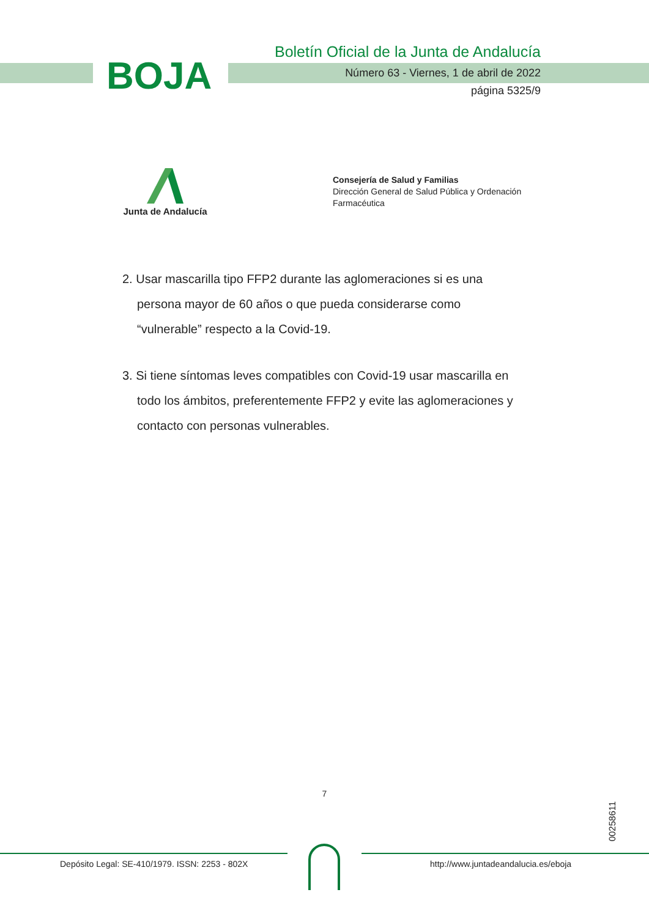BOJA
Boletín Oficial de la Junta de Andalucía
Número 63 - Viernes, 1 de abril de 2022
página 5325/9
Junta de Andalucía
Consejería de Salud y Familias
Dirección General de Salud Pública y Ordenación Farmacéutica
2. Usar mascarilla tipo FFP2 durante las aglomeraciones si es una persona mayor de 60 años o que pueda considerarse como “vulnerable” respecto a la Covid-19.
3. Si tiene síntomas leves compatibles con Covid-19 usar mascarilla en todo los ámbitos, preferentemente FFP2 y evite las aglomeraciones y contacto con personas vulnerables.
7
00258611
Depósito Legal: SE-410/1979. ISSN: 2253 - 802X
http://www.juntadeandalucia.es/eboja